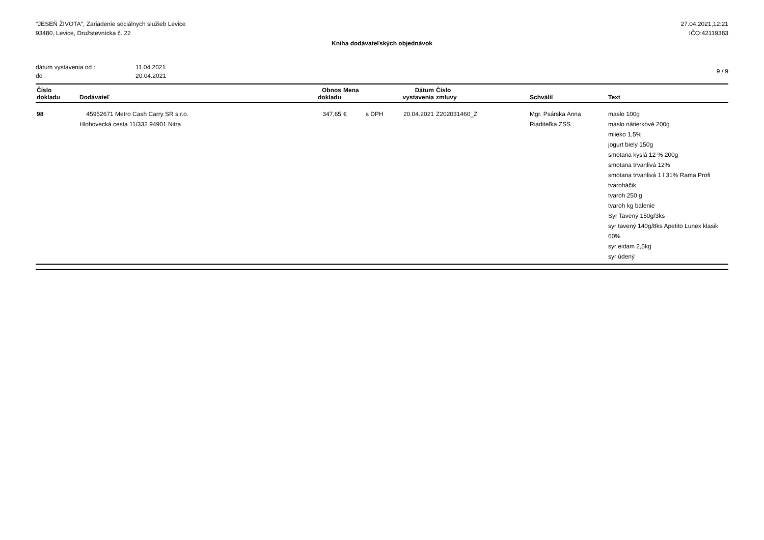"JESEŇ ŽIVOTA", Zariadenie sociálnych služieb Levice
93480, Levice, Družstevnícka č. 22
27.04.2021,12:21
IČO:42119383
Kniha dodávateľských objednávok
dátum vystavenia od : 11.04.2021
do : 20.04.2021
9 / 9
| Číslo dokladu | Dodávateľ | Obnos dokladu | Mena | | Dátum vystavenia | Číslo zmluvy | Schválil | Text |
| --- | --- | --- | --- | --- | --- | --- | --- | --- |
| 98 | 45952671 Metro Cash Carry SR s.r.o. Hlohovecká cesta 11/332 94901 Nitra | 347,65 | € | s DPH | 20.04.2021 | Z202031460_Z | Mgr. Psárska Anna Riaditeľka ZSS | maslo 100g maslo nátierkové 200g mlieko 1,5% jogurt biely 150g smotana kyslá 12 % 200g smotana trvanlivá 12% smotana trvanlivá 1 l 31% Rama Profi tvaroháčik tvaroh 250 g tvaroh kg balenie Syr Tavený 150g/3ks syr tavený 140g/8ks Apetito Lunex klasik 60% syr eidam 2,5kg syr údený |